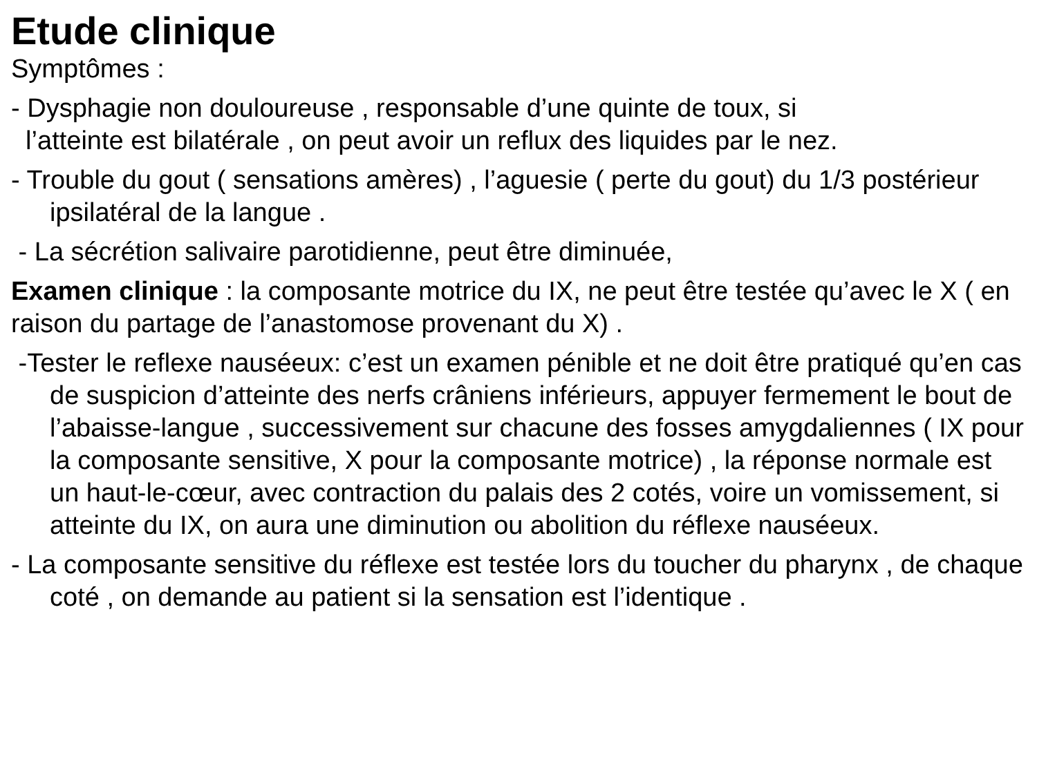Etude clinique
Symptômes :
- Dysphagie non douloureuse , responsable d’une quinte de toux, si
l’atteinte est bilatérale , on peut avoir un reflux des liquides par le nez.
- Trouble du gout ( sensations amères) , l’aguesie ( perte du gout) du 1/3 postérieur ipsilatéral de la langue .
- La sécrétion salivaire parotidienne, peut être diminuée,
Examen clinique : la composante motrice du IX, ne peut être testée qu’avec le X ( en raison du partage de l’anastomose provenant du X) .
-Tester le reflexe nauséeux: c’est un examen pénible et ne doit être pratiqué qu’en cas de suspicion d’atteinte des nerfs crâniens inférieurs, appuyer fermement le bout de l’abaisse-langue , successivement sur chacune des fosses amygdaliennes ( IX pour la composante sensitive, X pour la composante motrice) , la réponse normale est un haut-le-cœur, avec contraction du palais des 2 cotés, voire un vomissement, si atteinte du IX, on aura une diminution ou abolition du réflexe nauséeux.
- La composante sensitive du réflexe est testée lors du toucher du pharynx , de chaque coté , on demande au patient si la sensation est l’identique .